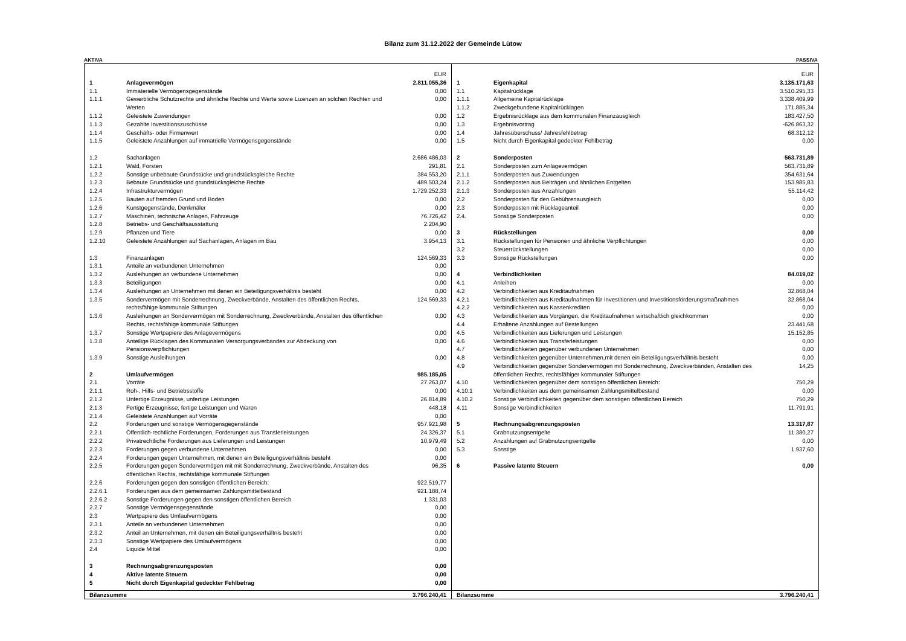Bilanz zum 31.12.2022 der Gemeinde Lütow
AKTIVA PASSIVA
| | | EUR |
| 1 | Anlagevermögen | 2.811.055,36 |
| 1.1 | Immaterielle Vermögensgegenstände | 0,00 |
| 1.1.1 | Gewerbliche Schutzrechte und ähnliche Rechte und Werte sowie Lizenzen an solchen Rechten und Werten | 0,00 |
| 1.1.2 | Geleistete Zuwendungen | 0,00 |
| 1.1.3 | Gezahlte Investitionszuschüsse | 0,00 |
| 1.1.4 | Geschäfts- oder Firmenwert | 0,00 |
| 1.1.5 | Geleistete Anzahlungen auf immatrielle Vermögensgegenstände | 0,00 |
| 1.2 | Sachanlagen | 2.686.486,03 |
| 1.2.1 | Wald, Forsten | 291,81 |
| 1.2.2 | Sonstige unbebaute Grundstücke und grundstücksgleiche Rechte | 384.553,20 |
| 1.2.3 | Bebaute Grundstücke und grundstücksgleiche Rechte | 489.503,24 |
| 1.2.4 | Infrastrukturvermögen | 1.729.252,33 |
| 1.2.5 | Bauten auf fremden Grund und Boden | 0,00 |
| 1.2.6 | Kunstgegenstände, Denkmäler | 0,00 |
| 1.2.7 | Maschinen, technische Anlagen, Fahrzeuge | 76.726,42 |
| 1.2.8 | Betriebs- und Geschäftsausstattung | 2.204,90 |
| 1.2.9 | Pflanzen und Tiere | 0,00 |
| 1.2.10 | Geleistete Anzahlungen auf Sachanlagen, Anlagen im Bau | 3.954,13 |
| 1.3 | Finanzanlagen | 124.569,33 |
| 1.3.1 | Anteile an verbundenen Unternehmen | 0,00 |
| 1.3.2 | Ausleihungen an verbundene Unternehmen | 0,00 |
| 1.3.3 | Beteiligungen | 0,00 |
| 1.3.4 | Ausleihungen an Unternehmen mit denen ein Beteiligungsverhältnis besteht | 0,00 |
| 1.3.5 | Sondervermögen mit Sonderrechnung, Zweckverbände, Anstalten des öffentlichen Rechts, rechtsfähige kommunale Stiftungen | 124.569,33 |
| 1.3.6 | Ausleihungen an Sondervermögen mit Sonderrechnung, Zweckverbände, Anstalten des öffentlichen Rechts, rechtsfähige kommunale Stiftungen | 0,00 |
| 1.3.7 | Sonstige Wertpapiere des Anlagevermögens | 0,00 |
| 1.3.8 | Anteilige Rücklagen des Kommunalen Versorgungsverbandes zur Abdeckung von Pensionsverpflichtungen | 0,00 |
| 1.3.9 | Sonstige Ausleihungen | 0,00 |
| 2 | Umlaufvermögen | 985.185,05 |
| 2.1 | Vorräte | 27.263,07 |
| 2.1.1 | Roh-, Hilfs- und Betriebsstoffe | 0,00 |
| 2.1.2 | Unfertige Erzeugnisse, unfertige Leistungen | 26.814,89 |
| 2.1.3 | Fertige Erzeugnisse, fertige Leistungen und Waren | 448,18 |
| 2.1.4 | Geleistete Anzahlungen auf Vorräte | 0,00 |
| 2.2 | Forderungen und sonstige Vermögensgegenstände | 957.921,98 |
| 2.2.1 | Öffentlich-rechtliche Forderungen, Forderungen aus Transferleistungen | 24.326,37 |
| 2.2.2 | Privatrechtliche Forderungen aus Lieferungen und Leistungen | 10.979,49 |
| 2.2.3 | Forderungen gegen verbundene Unternehmen | 0,00 |
| 2.2.4 | Forderungen gegen Unternehmen, mit denen ein Beteiligungsverhältnis besteht | 0,00 |
| 2.2.5 | Forderungen gegen Sondervermögen mit mit Sonderrechnung, Zweckverbände, Anstalten des öffentlichen Rechts, rechtsfähige kommunale Stiftungen | 96,35 |
| 2.2.6 | Forderungen gegen den sonstigen öffentlichen Bereich: | 922.519,77 |
| 2.2.6.1 | Forderungen aus dem gemeinsamen Zahlungsmittelbestand | 921.188,74 |
| 2.2.6.2 | Sonstige Forderungen gegen den sonstigen öffentlichen Bereich | 1.331,03 |
| 2.2.7 | Sonstige Vermögensgegenstände | 0,00 |
| 2.3 | Wertpapiere des Umlaufvermögens | 0,00 |
| 2.3.1 | Anteile an verbundenen Unternehmen | 0,00 |
| 2.3.2 | Anteil an Unternehmen, mit denen ein Beteiligungsverhältnis besteht | 0,00 |
| 2.3.3 | Sonstige Wertpapiere des Umlaufvermögens | 0,00 |
| 2.4 | Liquide Mittel | 0,00 |
| 3 | Rechnungsabgrenzungsposten | 0,00 |
| 4 | Aktive latente Steuern | 0,00 |
| 5 | Nicht durch Eigenkapital gedeckter Fehlbetrag | 0,00 |
Bilanzsumme 3.796.240,41
| | | EUR |
| 1 | Eigenkapital | 3.135.171,63 |
| 1.1 | Kapitalrücklage | 3.510.295,33 |
| 1.1.1 | Allgemeine Kapitalrücklage | 3.338.409,99 |
| 1.1.2 | Zweckgebundene Kapitalrücklagen | 171.885,34 |
| 1.2 | Ergebnisrücklage aus dem kommunalen Finanzausgleich | 183.427,50 |
| 1.3 | Ergebnisvortrag | -626.863,32 |
| 1.4 | Jahresüberschuss/ Jahresfehlbetrag | 68.312,12 |
| 1.5 | Nicht durch Eigenkapital gedeckter Fehlbetrag | 0,00 |
| 2 | Sonderposten | 563.731,89 |
| 2.1 | Sonderposten zum Anlagevermögen | 563.731,89 |
| 2.1.1 | Sonderposten aus Zuwendungen | 354.631,64 |
| 2.1.2 | Sonderposten aus Beiträgen und ähnlichen Entgelten | 153.985,83 |
| 2.1.3 | Sonderposten aus Anzahlungen | 55.114,42 |
| 2.2 | Sonderposten für den Gebührenausgleich | 0,00 |
| 2.3 | Sonderposten mit Rücklageanteil | 0,00 |
| 2.4. | Sonstige Sonderposten | 0,00 |
| 3 | Rückstellungen | 0,00 |
| 3.1 | Rückstellungen für Pensionen und ähnliche Verpflichtungen | 0,00 |
| 3.2 | Steuerrückstellungen | 0,00 |
| 3.3 | Sonstige Rückstellungen | 0,00 |
| 4 | Verbindlichkeiten | 84.019,02 |
| 4.1 | Anleihen | 0,00 |
| 4.2 | Verbindlichkeiten aus Kreditaufnahmen | 32.868,04 |
| 4.2.1 | Verbindlichkeiten aus Kreditaufnahmen für Investitionen und Investitionsförderungsmaßnahmen | 32.868,04 |
| 4.2.2 | Verbindlichkeiten aus Kassenkrediten | 0,00 |
| 4.3 | Verbindlichkeiten aus Vorgängen, die Kreditaufnahmen wirtschaftlich gleichkommen | 0,00 |
| 4.4 | Erhaltene Anzahlungen auf Bestellungen | 23.441,68 |
| 4.5 | Verbindlichkeiten aus Lieferungen und Leistungen | 15.152,85 |
| 4.6 | Verbindlichkeiten aus Transferleistungen | 0,00 |
| 4.7 | Verbindlichkeiten gegenüber verbundenen Unternehmen | 0,00 |
| 4.8 | Verbindlichkeiten gegenüber Unternehmen,mit denen ein Beteiligungsverhältnis besteht | 0,00 |
| 4.9 | Verbindlichkeiten gegenüber Sondervermögen mit Sonderrechnung, Zweckverbänden, Anstalten des öffentlichen Rechts, rechtsfähiger kommunaler Stiftungen | 14,25 |
| 4.10 | Verbindlichkeiten gegenüber dem sonstigen öffentlichen Bereich: | 750,29 |
| 4.10.1 | Verbindlichkeiten aus dem gemeinsamen Zahlungsmittelbestand | 0,00 |
| 4.10.2 | Sonstige Verbindlichkeiten gegenüber dem sonstigen öffentlichen Bereich | 750,29 |
| 4.11 | Sonstige Verbindlichkeiten | 11.791,91 |
| 5 | Rechnungsabgrenzungsposten | 13.317,87 |
| 5.1 | Grabnutzungsentgelte | 11.380,27 |
| 5.2 | Anzahlungen auf Grabnutzungsentgelte | 0,00 |
| 5.3 | Sonstige | 1.937,60 |
| 6 | Passive latente Steuern | 0,00 |
Bilanzsumme 3.796.240,41